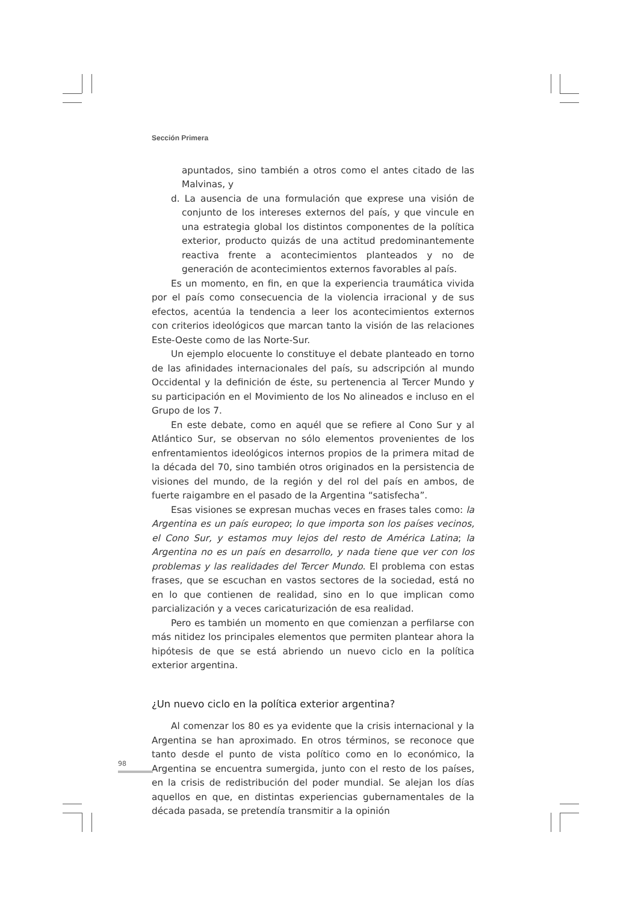Sección Primera
apuntados, sino también a otros como el antes citado de las Malvinas, y
d. La ausencia de una formulación que exprese una visión de conjunto de los intereses externos del país, y que vincule en una estrategia global los distintos componentes de la política exterior, producto quizás de una actitud predominantemente reactiva frente a acontecimientos planteados y no de generación de acontecimientos externos favorables al país.
Es un momento, en fin, en que la experiencia traumática vivida por el país como consecuencia de la violencia irracional y de sus efectos, acentúa la tendencia a leer los acontecimientos externos con criterios ideológicos que marcan tanto la visión de las relaciones Este-Oeste como de las Norte-Sur.
Un ejemplo elocuente lo constituye el debate planteado en torno de las afinidades internacionales del país, su adscripción al mundo Occidental y la definición de éste, su pertenencia al Tercer Mundo y su participación en el Movimiento de los No alineados e incluso en el Grupo de los 7.
En este debate, como en aquél que se refiere al Cono Sur y al Atlántico Sur, se observan no sólo elementos provenientes de los enfrentamientos ideológicos internos propios de la primera mitad de la década del 70, sino también otros originados en la persistencia de visiones del mundo, de la región y del rol del país en ambos, de fuerte raigambre en el pasado de la Argentina “satisfecha”.
Esas visiones se expresan muchas veces en frases tales como: la Argentina es un país europeo; lo que importa son los países vecinos, el Cono Sur, y estamos muy lejos del resto de América Latina; la Argentina no es un país en desarrollo, y nada tiene que ver con los problemas y las realidades del Tercer Mundo. El problema con estas frases, que se escuchan en vastos sectores de la sociedad, está no en lo que contienen de realidad, sino en lo que implican como parcialización y a veces caricaturización de esa realidad.
Pero es también un momento en que comienzan a perfilarse con más nitidez los principales elementos que permiten plantear ahora la hipótesis de que se está abriendo un nuevo ciclo en la política exterior argentina.
¿Un nuevo ciclo en la política exterior argentina?
Al comenzar los 80 es ya evidente que la crisis internacional y la Argentina se han aproximado. En otros términos, se reconoce que tanto desde el punto de vista político como en lo económico, la Argentina se encuentra sumergida, junto con el resto de los países, en la crisis de redistribución del poder mundial. Se alejan los días aquellos en que, en distintas experiencias gubernamentales de la década pasada, se pretendía transmitir a la opinión
98